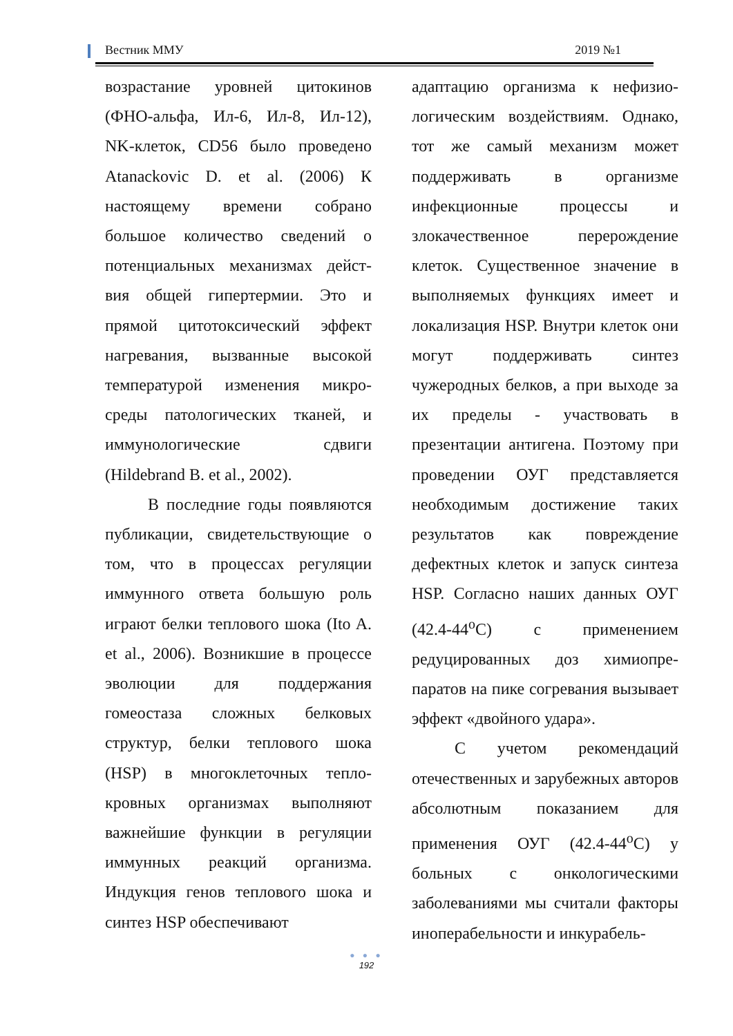Вестник ММУ 2019 №1
возрастание уровней цитокинов (ФНО-альфа, Ил-6, Ил-8, Ил-12), NK-клеток, CD56 было проведено Atanackovic D. et al. (2006) К настоящему времени собрано большое количество сведений о потенциальных механизмах дейст-вия общей гипертермии. Это и прямой цитотоксический эффект нагревания, вызванные высокой температурой изменения микро-среды патологических тканей, и иммунологические сдвиги (Hildebrand B. et al., 2002).
В последние годы появляются публикации, свидетельствующие о том, что в процессах регуляции иммунного ответа большую роль играют белки теплового шока (Ito A. et al., 2006). Возникшие в процессе эволюции для поддержания гомеостаза сложных белковых структур, белки теплового шока (HSP) в многоклеточных тепло-кровных организмах выполняют важнейшие функции в регуляции иммунных реакций организма. Индукция генов теплового шока и синтез HSP обеспечивают
адаптацию организма к нефизио-логическим воздействиям. Однако, тот же самый механизм может поддерживать в организме инфекционные процессы и злокачественное перерождение клеток. Существенное значение в выполняемых функциях имеет и локализация HSP. Внутри клеток они могут поддерживать синтез чужеродных белков, а при выходе за их пределы - участвовать в презентации антигена. Поэтому при проведении ОУГ представляется необходимым достижение таких результатов как повреждение дефектных клеток и запуск синтеза HSP. Согласно наших данных ОУГ (42.4-44<sup>о</sup>С) с применением редуцированных доз химиопре-паратов на пике согревания вызывает эффект «двойного удара».
С учетом рекомендаций отечественных и зарубежных авторов абсолютным показанием для применения ОУГ (42.4-44<sup>о</sup>С) у больных с онкологическими заболеваниями мы считали факторы иноперабельности и инкурабель-
● ● ●
192